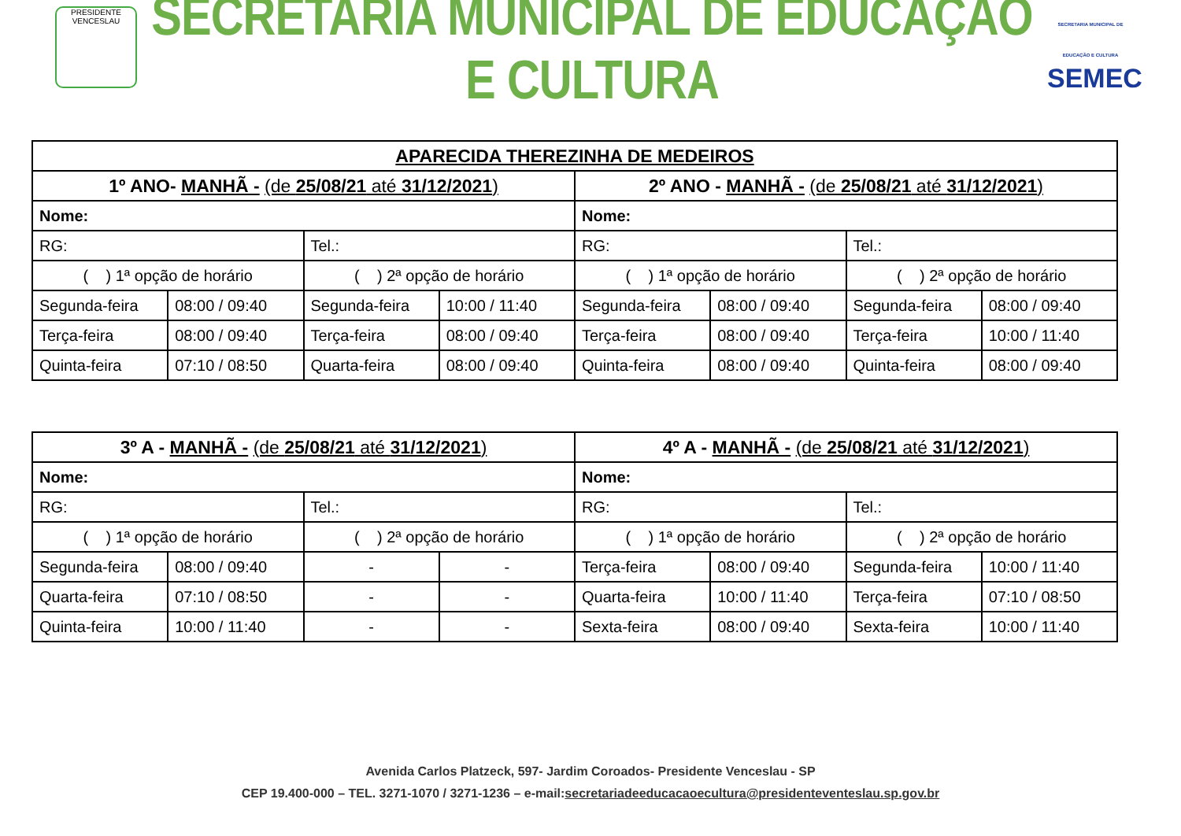PRESIDENTE VENCESLAU
SECRETARIA MUNICIPAL DE EDUCAÇÃO E CULTURA
SECRETARIA MUNICIPAL DE EDUCAÇÃO E CULTURA
SEMEC
| APARECIDA THEREZINHA DE MEDEIROS | | | | | | | |
| --- | --- | --- | --- | --- | --- | --- | --- |
| 1º ANO- MANHÃ - (de 25/08/21 até 31/12/2021 ) | | | | 2º ANO - MANHÃ - (de 25/08/21 até 31/12/2021 ) | | | |
| Nome: | | | | Nome: | | | |
| RG: | | Tel.: | | RG: | | Tel.: | |
| ( ) 1ª opção de horário | | ( ) 2ª opção de horário | | ( ) 1ª opção de horário | | ( ) 2ª opção de horário | |
| Segunda-feira | 08:00 / 09:40 | Segunda-feira | 10:00 / 11:40 | Segunda-feira | 08:00 / 09:40 | Segunda-feira | 08:00 / 09:40 |
| Terça-feira | 08:00 / 09:40 | Terça-feira | 08:00 / 09:40 | Terça-feira | 08:00 / 09:40 | Terça-feira | 10:00 / 11:40 |
| Quinta-feira | 07:10 / 08:50 | Quarta-feira | 08:00 / 09:40 | Quinta-feira | 08:00 / 09:40 | Quinta-feira | 08:00 / 09:40 |
| 3º A - MANHÃ - (de 25/08/21 até 31/12/2021 ) | | | | 4º A - MANHÃ - (de 25/08/21 até 31/12/2021 ) | | | |
| --- | --- | --- | --- | --- | --- | --- | --- |
| Nome: | | | | Nome: | | | |
| RG: | | Tel.: | | RG: | | Tel.: | |
| ( ) 1ª opção de horário | | ( ) 2ª opção de horário | | ( ) 1ª opção de horário | | ( ) 2ª opção de horário | |
| Segunda-feira | 08:00 / 09:40 | - | - | Terça-feira | 08:00 / 09:40 | Segunda-feira | 10:00 / 11:40 |
| Quarta-feira | 07:10 / 08:50 | - | - | Quarta-feira | 10:00 / 11:40 | Terça-feira | 07:10 / 08:50 |
| Quinta-feira | 10:00 / 11:40 | - | - | Sexta-feira | 08:00 / 09:40 | Sexta-feira | 10:00 / 11:40 |
Avenida Carlos Platzeck, 597- Jardim Coroados- Presidente Venceslau - SP
CEP 19.400-000 – TEL. 3271-1070 / 3271-1236 – e-mail:secretariadeeducacaoecultura@presidenteventeslau.sp.gov.br